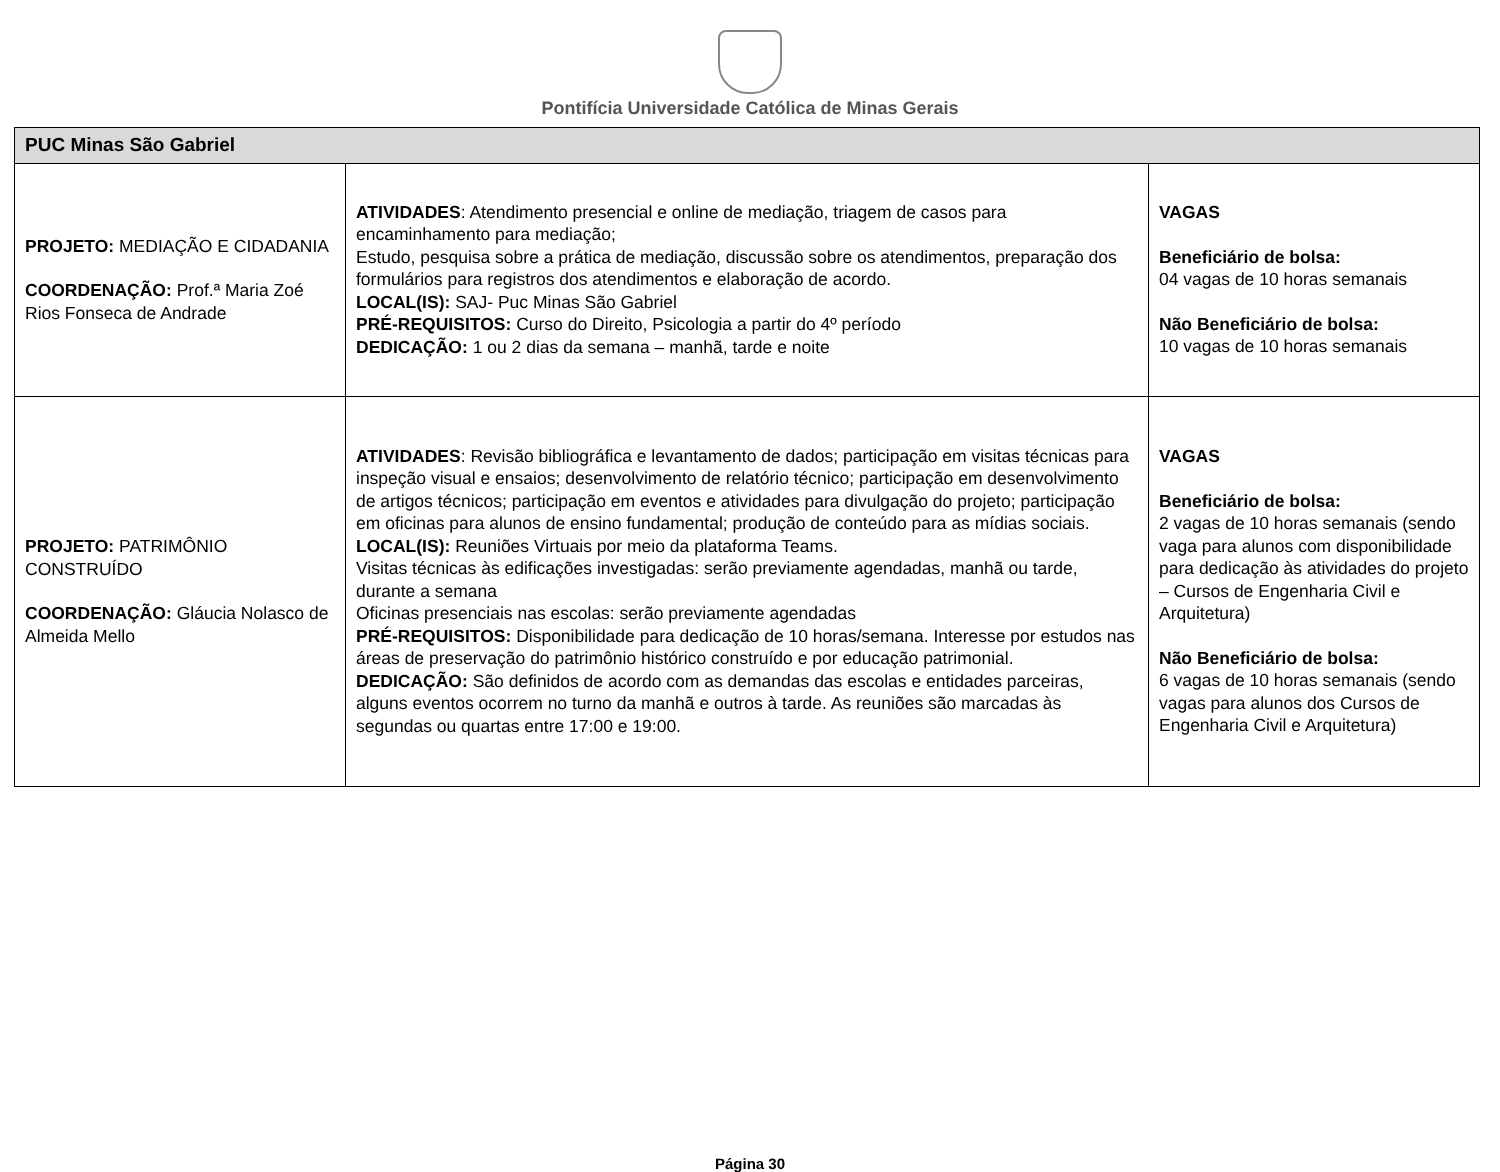Pontifícia Universidade Católica de Minas Gerais
| PUC Minas São Gabriel | | |
| --- | --- | --- |
| PROJETO: MEDIAÇÃO E CIDADANIA COORDENAÇÃO: Prof.ª Maria Zoé Rios Fonseca de Andrade | ATIVIDADES : Atendimento presencial e online de mediação, triagem de casos para encaminhamento para mediação; Estudo, pesquisa sobre a prática de mediação, discussão sobre os atendimentos, preparação dos formulários para registros dos atendimentos e elaboração de acordo. LOCAL(IS): SAJ- Puc Minas São Gabriel PRÉ-REQUISITOS: Curso do Direito, Psicologia a partir do 4º período DEDICAÇÃO: 1 ou 2 dias da semana – manhã, tarde e noite | VAGAS Beneficiário de bolsa: 04 vagas de 10 horas semanais Não Beneficiário de bolsa: 10 vagas de 10 horas semanais |
| PROJETO: PATRIMÔNIO CONSTRUÍDO COORDENAÇÃO: Gláucia Nolasco de Almeida Mello | ATIVIDADES : Revisão bibliográfica e levantamento de dados; participação em visitas técnicas para inspeção visual e ensaios; desenvolvimento de relatório técnico; participação em desenvolvimento de artigos técnicos; participação em eventos e atividades para divulgação do projeto; participação em oficinas para alunos de ensino fundamental; produção de conteúdo para as mídias sociais. LOCAL(IS): Reuniões Virtuais por meio da plataforma Teams. Visitas técnicas às edificações investigadas: serão previamente agendadas, manhã ou tarde, durante a semana Oficinas presenciais nas escolas: serão previamente agendadas PRÉ-REQUISITOS: Disponibilidade para dedicação de 10 horas/semana. Interesse por estudos nas áreas de preservação do patrimônio histórico construído e por educação patrimonial. DEDICAÇÃO: São definidos de acordo com as demandas das escolas e entidades parceiras, alguns eventos ocorrem no turno da manhã e outros à tarde. As reuniões são marcadas às segundas ou quartas entre 17:00 e 19:00. | VAGAS Beneficiário de bolsa: 2 vagas de 10 horas semanais (sendo vaga para alunos com disponibilidade para dedicação às atividades do projeto – Cursos de Engenharia Civil e Arquitetura) Não Beneficiário de bolsa: 6 vagas de 10 horas semanais (sendo vagas para alunos dos Cursos de Engenharia Civil e Arquitetura) |
Página 30